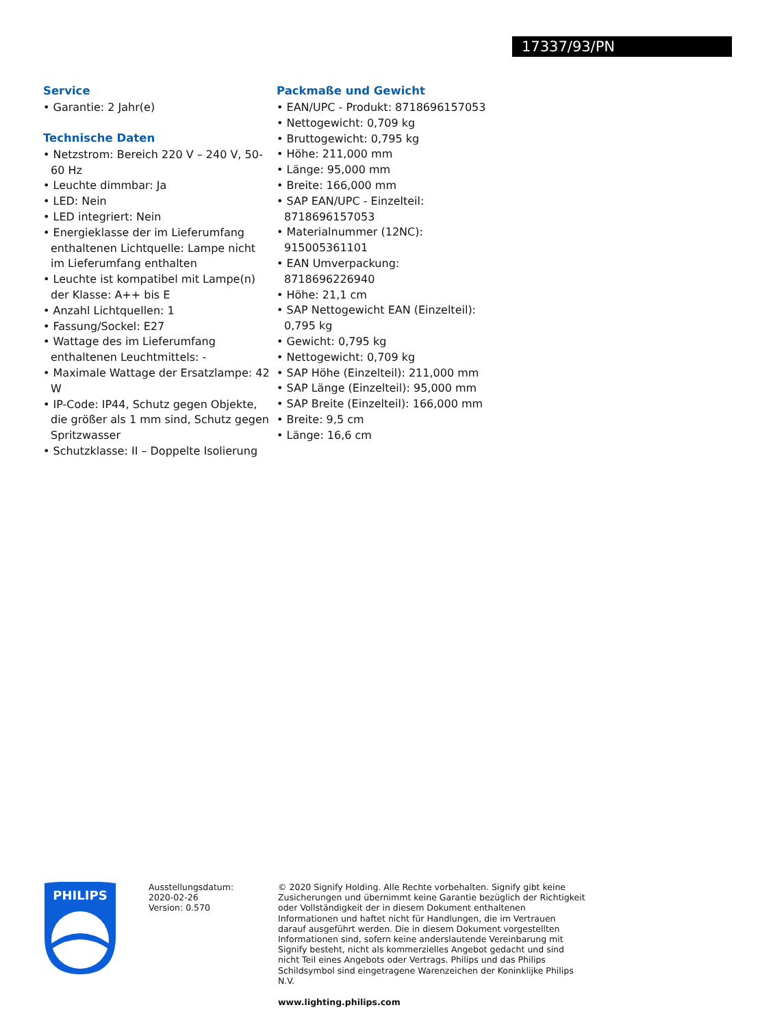17337/93/PN
Service
• Garantie: 2 Jahr(e)
Technische Daten
• Netzstrom: Bereich 220 V – 240 V, 50-60 Hz
• Leuchte dimmbar: Ja
• LED: Nein
• LED integriert: Nein
• Energieklasse der im Lieferumfang enthaltenen Lichtquelle: Lampe nicht im Lieferumfang enthalten
• Leuchte ist kompatibel mit Lampe(n) der Klasse: A++ bis E
• Anzahl Lichtquellen: 1
• Fassung/Sockel: E27
• Wattage des im Lieferumfang enthaltenen Leuchtmittels: -
• Maximale Wattage der Ersatzlampe: 42 W
• IP-Code: IP44, Schutz gegen Objekte, die größer als 1 mm sind, Schutz gegen Spritzwasser
• Schutzklasse: II – Doppelte Isolierung
Packmaße und Gewicht
• EAN/UPC - Produkt: 8718696157053
• Nettogewicht: 0,709 kg
• Bruttogewicht: 0,795 kg
• Höhe: 211,000 mm
• Länge: 95,000 mm
• Breite: 166,000 mm
• SAP EAN/UPC - Einzelteil: 8718696157053
• Materialnummer (12NC): 915005361101
• EAN Umverpackung: 8718696226940
• Höhe: 21,1 cm
• SAP Nettogewicht EAN (Einzelteil): 0,795 kg
• Gewicht: 0,795 kg
• Nettogewicht: 0,709 kg
• SAP Höhe (Einzelteil): 211,000 mm
• SAP Länge (Einzelteil): 95,000 mm
• SAP Breite (Einzelteil): 166,000 mm
• Breite: 9,5 cm
• Länge: 16,6 cm
PHILIPS
Ausstellungsdatum:
2020-02-26
Version: 0.570
© 2020 Signify Holding. Alle Rechte vorbehalten. Signify gibt keine Zusicherungen und übernimmt keine Garantie bezüglich der Richtigkeit oder Vollständigkeit der in diesem Dokument enthaltenen Informationen und haftet nicht für Handlungen, die im Vertrauen darauf ausgeführt werden. Die in diesem Dokument vorgestellten Informationen sind, sofern keine anderslautende Vereinbarung mit Signify besteht, nicht als kommerzielles Angebot gedacht und sind nicht Teil eines Angebots oder Vertrags. Philips und das Philips Schildsymbol sind eingetragene Warenzeichen der Koninklijke Philips N.V.
www.lighting.philips.com